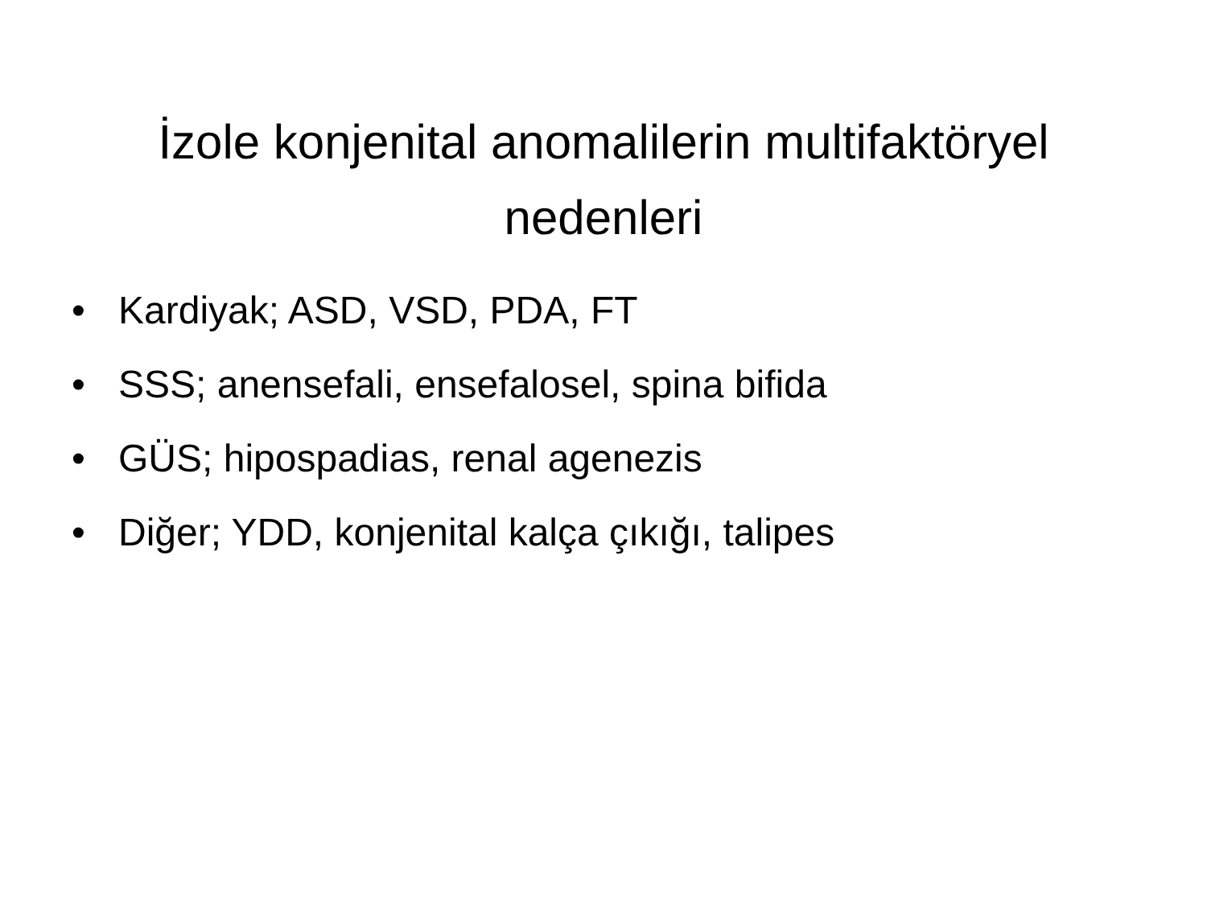İzole konjenital anomalilerin multifaktöryel nedenleri
• Kardiyak; ASD, VSD, PDA, FT
• SSS; anensefali, ensefalosel, spina bifida
• GÜS; hipospadias, renal agenezis
• Diğer; YDD, konjenital kalça çıkığı, talipes